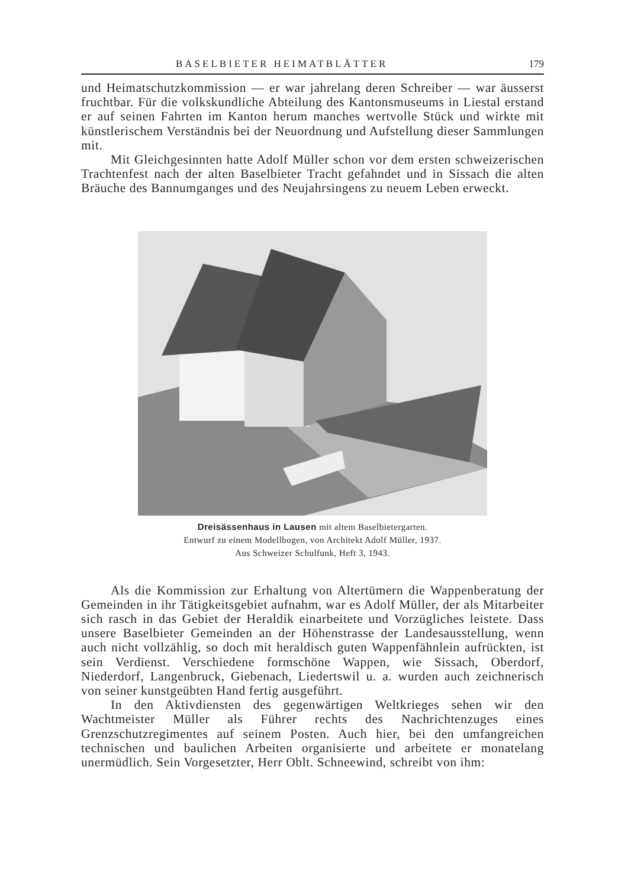BASELBIETER HEIMATBLÄTTER 179
und Heimatschutzkommission — er war jahrelang deren Schreiber — war äusserst fruchtbar. Für die volkskundliche Abteilung des Kantonsmuseums in Liestal erstand er auf seinen Fahrten im Kanton herum manches wertvolle Stück und wirkte mit künstlerischem Verständnis bei der Neuordnung und Aufstellung dieser Sammlungen mit.
Mit Gleichgesinnten hatte Adolf Müller schon vor dem ersten schweizerischen Trachtenfest nach der alten Baselbieter Tracht gefahndet und in Sissach die alten Bräuche des Bannumganges und des Neujahrsingens zu neuem Leben erweckt.
Dreisässenhaus in Lausen mit altem Baselbietergarten.
Entwurf zu einem Modellbogen, von Architekt Adolf Müller, 1937.
Aus Schweizer Schulfunk, Heft 3, 1943.
Als die Kommission zur Erhaltung von Altertümern die Wappenberatung der Gemeinden in ihr Tätigkeitsgebiet aufnahm, war es Adolf Müller, der als Mitarbeiter sich rasch in das Gebiet der Heraldik einarbeitete und Vorzügliches leistete. Dass unsere Baselbieter Gemeinden an der Höhenstrasse der Landesausstellung, wenn auch nicht vollzählig, so doch mit heraldisch guten Wappenfähnlein aufrückten, ist sein Verdienst. Verschiedene formschöne Wappen, wie Sissach, Oberdorf, Niederdorf, Langenbruck, Giebenach, Liedertswil u. a. wurden auch zeichnerisch von seiner kunstgeübten Hand fertig ausgeführt.
In den Aktivdiensten des gegenwärtigen Weltkrieges sehen wir den Wachtmeister Müller als Führer rechts des Nachrichtenzuges eines Grenzschutzregimentes auf seinem Posten. Auch hier, bei den umfangreichen technischen und baulichen Arbeiten organisierte und arbeitete er monatelang unermüdlich. Sein Vorgesetzter, Herr Oblt. Schneewind, schreibt von ihm: